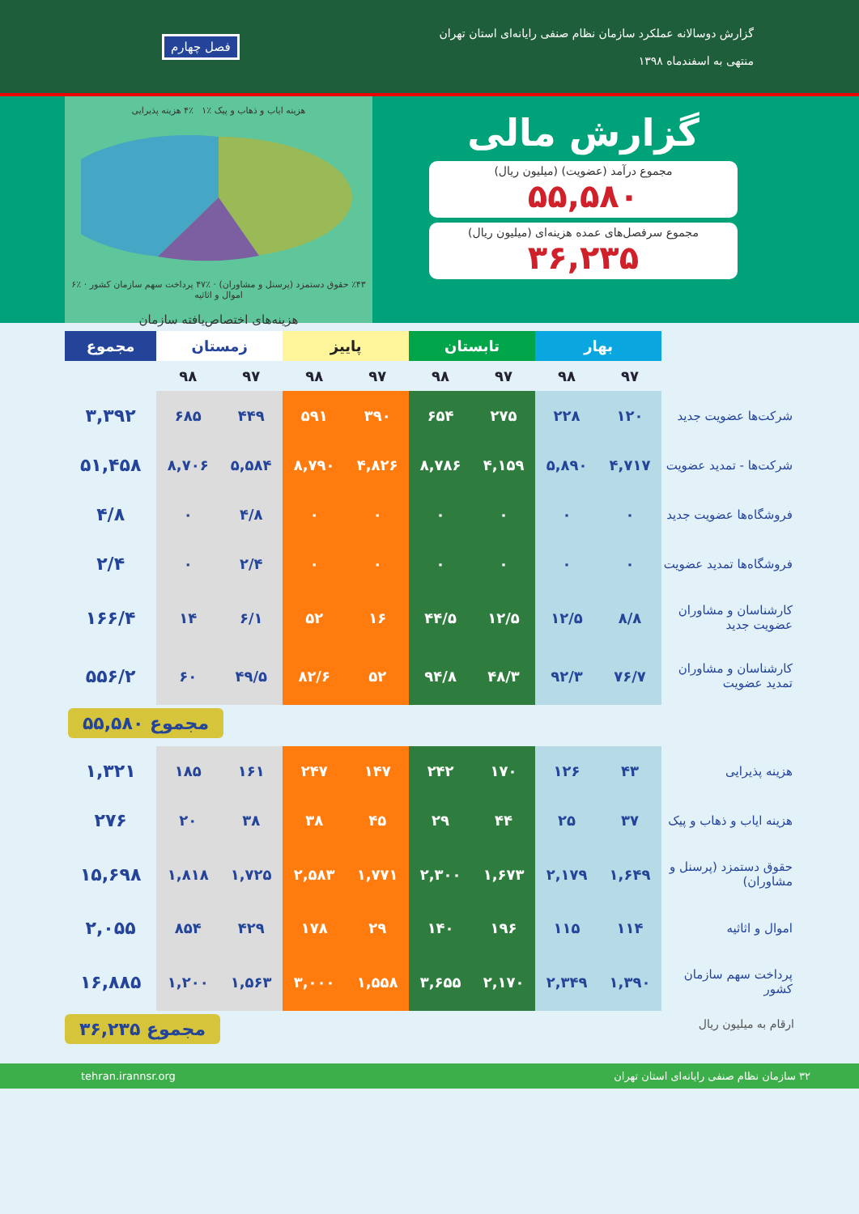گزارش دوسالانه عملکرد سازمان نظام صنفی رایانه‌ای استان تهران
منتهی به اسفندماه ۱۳۹۸
فصل چهارم
گزارش مالی
مجموع درآمد (عضویت) (میلیون ریال)
۵۵,۵۸۰
مجموع سرفصل‌های عمده هزینه‌ای (میلیون ریال)
۳۶,۲۳۵
هزینه ایاب و ذهاب و پیک ٪۱ ٪۴ هزینه پذیرایی
٪۴۳ حقوق دستمزد (پرسنل و مشاوران) · ٪۴۷ پرداخت سهم سازمان کشور · ٪۶ اموال و اثاثیه
هزینه‌های اختصاص‌یافته سازمان
| | بهار | | تابستان | | پاییز | | زمستان | | مجموع |
| --- | --- | --- | --- | --- | --- | --- | --- | --- | --- |
| | ۹۷ | ۹۸ | ۹۷ | ۹۸ | ۹۷ | ۹۸ | ۹۷ | ۹۸ | |
| شرکت‌ها عضویت جدید | ۱۲۰ | ۲۲۸ | ۲۷۵ | ۶۵۴ | ۳۹۰ | ۵۹۱ | ۴۴۹ | ۶۸۵ | ۳,۳۹۲ |
| شرکت‌ها - تمدید عضویت | ۴,۷۱۷ | ۵,۸۹۰ | ۴,۱۵۹ | ۸,۷۸۶ | ۴,۸۲۶ | ۸,۷۹۰ | ۵,۵۸۴ | ۸,۷۰۶ | ۵۱,۴۵۸ |
| فروشگاه‌ها عضویت جدید | ۰ | ۰ | ۰ | ۰ | ۰ | ۰ | ۴/۸ | ۰ | ۴/۸ |
| فروشگاه‌ها تمدید عضویت | ۰ | ۰ | ۰ | ۰ | ۰ | ۰ | ۲/۴ | ۰ | ۲/۴ |
| کارشناسان و مشاوران عضویت جدید | ۸/۸ | ۱۲/۵ | ۱۲/۵ | ۴۴/۵ | ۱۶ | ۵۲ | ۶/۱ | ۱۴ | ۱۶۶/۴ |
| کارشناسان و مشاوران تمدید عضویت | ۷۶/۷ | ۹۲/۳ | ۴۸/۳ | ۹۴/۸ | ۵۲ | ۸۲/۶ | ۴۹/۵ | ۶۰ | ۵۵۶/۲ |
مجموع ۵۵,۵۸۰
| هزینه پذیرایی | ۴۳ | ۱۲۶ | ۱۷۰ | ۲۴۲ | ۱۴۷ | ۲۴۷ | ۱۶۱ | ۱۸۵ | ۱,۳۲۱ |
| هزینه ایاب و ذهاب و پیک | ۳۷ | ۲۵ | ۴۴ | ۲۹ | ۴۵ | ۳۸ | ۳۸ | ۲۰ | ۲۷۶ |
| حقوق دستمزد (پرسنل و مشاوران) | ۱,۶۴۹ | ۲,۱۷۹ | ۱,۶۷۳ | ۲,۳۰۰ | ۱,۷۷۱ | ۲,۵۸۳ | ۱,۷۲۵ | ۱,۸۱۸ | ۱۵,۶۹۸ |
| اموال و اثاثیه | ۱۱۴ | ۱۱۵ | ۱۹۶ | ۱۴۰ | ۲۹ | ۱۷۸ | ۴۲۹ | ۸۵۴ | ۲,۰۵۵ |
| پرداخت سهم سازمان کشور | ۱,۳۹۰ | ۲,۳۴۹ | ۲,۱۷۰ | ۳,۶۵۵ | ۱,۵۵۸ | ۳,۰۰۰ | ۱,۵۶۳ | ۱,۲۰۰ | ۱۶,۸۸۵ |
ارقام به میلیون ریال
مجموع ۳۶,۲۳۵
۳۲ سازمان نظام صنفی رایانه‌ای استان تهران tehran.irannsr.org